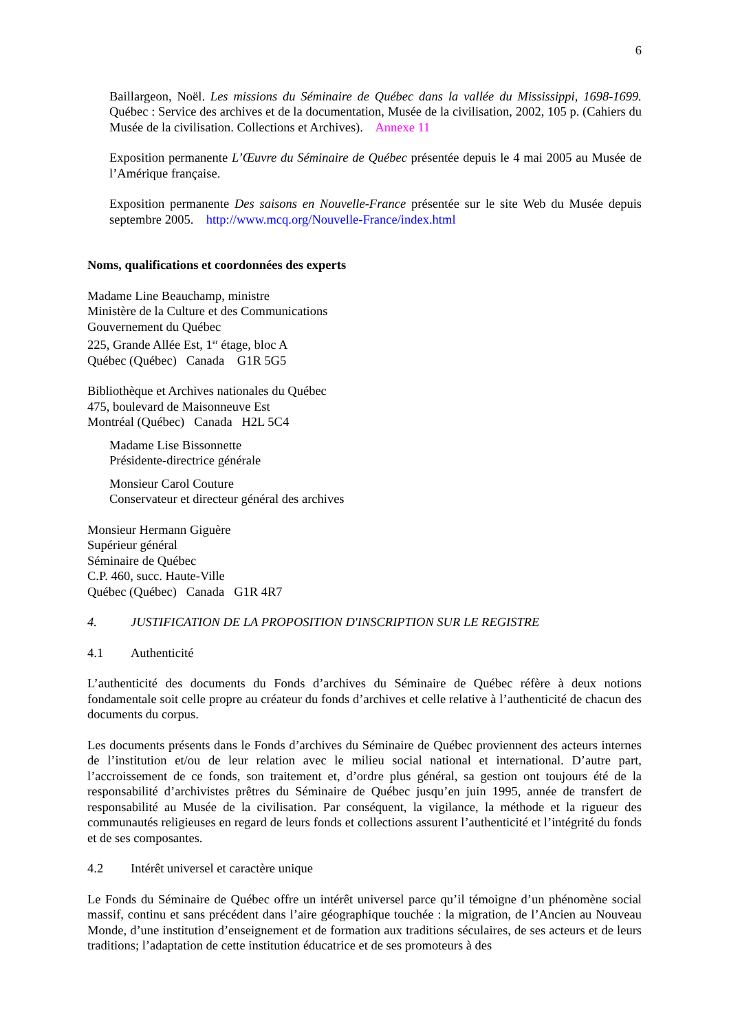6
Baillargeon, Noël. Les missions du Séminaire de Québec dans la vallée du Mississippi, 1698-1699. Québec : Service des archives et de la documentation, Musée de la civilisation, 2002, 105 p. (Cahiers du Musée de la civilisation. Collections et Archives). Annexe 11
Exposition permanente L’Œuvre du Séminaire de Québec présentée depuis le 4 mai 2005 au Musée de l’Amérique française.
Exposition permanente Des saisons en Nouvelle-France présentée sur le site Web du Musée depuis septembre 2005. http://www.mcq.org/Nouvelle-France/index.html
Noms, qualifications et coordonnées des experts
Madame Line Beauchamp, ministre
Ministère de la Culture et des Communications
Gouvernement du Québec
225, Grande Allée Est, 1<sup>er</sup> étage, bloc A
Québec (Québec) Canada G1R 5G5
Bibliothèque et Archives nationales du Québec
475, boulevard de Maisonneuve Est
Montréal (Québec) Canada H2L 5C4
Madame Lise Bissonnette
Présidente-directrice générale
Monsieur Carol Couture
Conservateur et directeur général des archives
Monsieur Hermann Giguère
Supérieur général
Séminaire de Québec
C.P. 460, succ. Haute-Ville
Québec (Québec) Canada G1R 4R7
4. JUSTIFICATION DE LA PROPOSITION D'INSCRIPTION SUR LE REGISTRE
4.1 Authenticité
L’authenticité des documents du Fonds d’archives du Séminaire de Québec réfère à deux notions fondamentale soit celle propre au créateur du fonds d’archives et celle relative à l’authenticité de chacun des documents du corpus.
Les documents présents dans le Fonds d’archives du Séminaire de Québec proviennent des acteurs internes de l’institution et/ou de leur relation avec le milieu social national et international. D’autre part, l’accroissement de ce fonds, son traitement et, d’ordre plus général, sa gestion ont toujours été de la responsabilité d’archivistes prêtres du Séminaire de Québec jusqu’en juin 1995, année de transfert de responsabilité au Musée de la civilisation. Par conséquent, la vigilance, la méthode et la rigueur des communautés religieuses en regard de leurs fonds et collections assurent l’authenticité et l’intégrité du fonds et de ses composantes.
4.2 Intérêt universel et caractère unique
Le Fonds du Séminaire de Québec offre un intérêt universel parce qu’il témoigne d’un phénomène social massif, continu et sans précédent dans l’aire géographique touchée : la migration, de l’Ancien au Nouveau Monde, d’une institution d’enseignement et de formation aux traditions séculaires, de ses acteurs et de leurs traditions; l’adaptation de cette institution éducatrice et de ses promoteurs à des